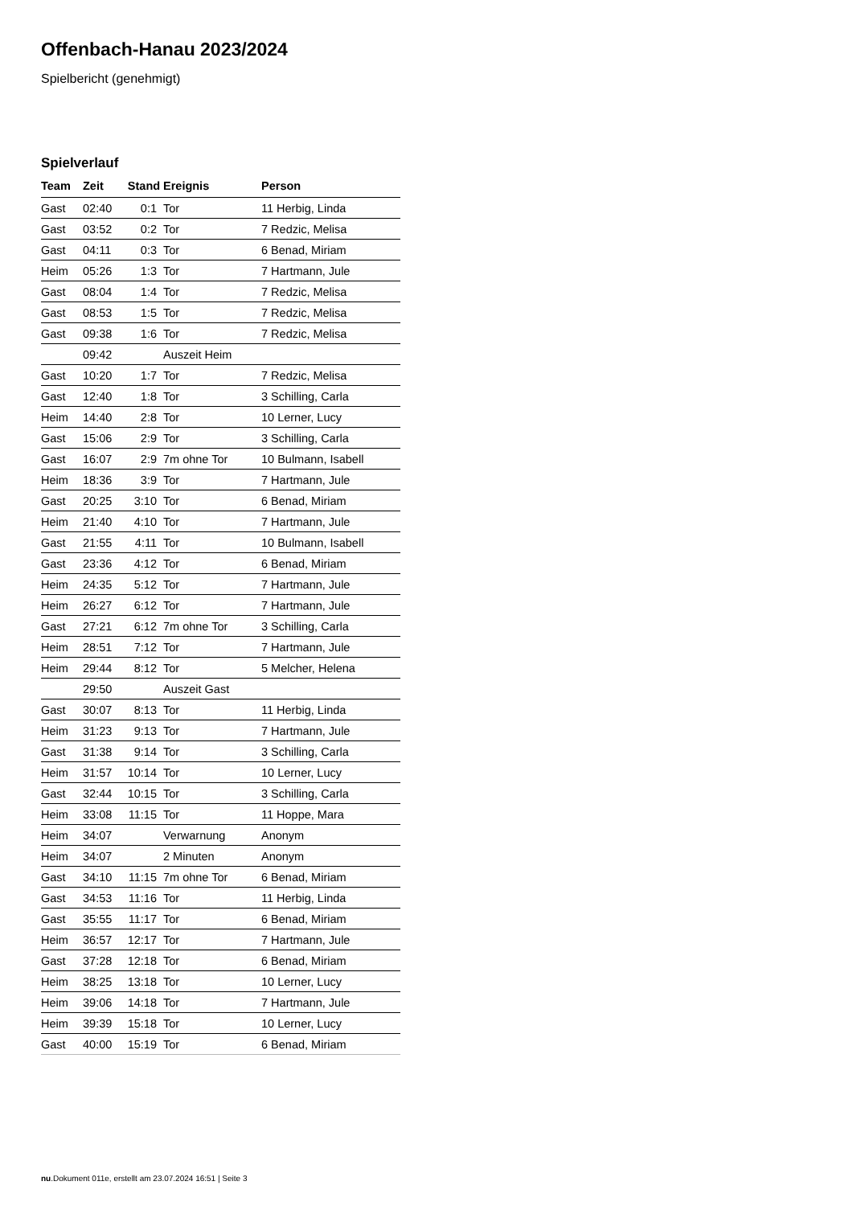Offenbach-Hanau 2023/2024
Spielbericht (genehmigt)
Spielverlauf
| Team | Zeit | Stand | Ereignis | Person |
| --- | --- | --- | --- | --- |
| Gast | 02:40 | 0:1 | Tor | 11 Herbig, Linda |
| Gast | 03:52 | 0:2 | Tor | 7 Redzic, Melisa |
| Gast | 04:11 | 0:3 | Tor | 6 Benad, Miriam |
| Heim | 05:26 | 1:3 | Tor | 7 Hartmann, Jule |
| Gast | 08:04 | 1:4 | Tor | 7 Redzic, Melisa |
| Gast | 08:53 | 1:5 | Tor | 7 Redzic, Melisa |
| Gast | 09:38 | 1:6 | Tor | 7 Redzic, Melisa |
| | 09:42 | | Auszeit Heim | |
| Gast | 10:20 | 1:7 | Tor | 7 Redzic, Melisa |
| Gast | 12:40 | 1:8 | Tor | 3 Schilling, Carla |
| Heim | 14:40 | 2:8 | Tor | 10 Lerner, Lucy |
| Gast | 15:06 | 2:9 | Tor | 3 Schilling, Carla |
| Gast | 16:07 | 2:9 | 7m ohne Tor | 10 Bulmann, Isabell |
| Heim | 18:36 | 3:9 | Tor | 7 Hartmann, Jule |
| Gast | 20:25 | 3:10 | Tor | 6 Benad, Miriam |
| Heim | 21:40 | 4:10 | Tor | 7 Hartmann, Jule |
| Gast | 21:55 | 4:11 | Tor | 10 Bulmann, Isabell |
| Gast | 23:36 | 4:12 | Tor | 6 Benad, Miriam |
| Heim | 24:35 | 5:12 | Tor | 7 Hartmann, Jule |
| Heim | 26:27 | 6:12 | Tor | 7 Hartmann, Jule |
| Gast | 27:21 | 6:12 | 7m ohne Tor | 3 Schilling, Carla |
| Heim | 28:51 | 7:12 | Tor | 7 Hartmann, Jule |
| Heim | 29:44 | 8:12 | Tor | 5 Melcher, Helena |
| | 29:50 | | Auszeit Gast | |
| Gast | 30:07 | 8:13 | Tor | 11 Herbig, Linda |
| Heim | 31:23 | 9:13 | Tor | 7 Hartmann, Jule |
| Gast | 31:38 | 9:14 | Tor | 3 Schilling, Carla |
| Heim | 31:57 | 10:14 | Tor | 10 Lerner, Lucy |
| Gast | 32:44 | 10:15 | Tor | 3 Schilling, Carla |
| Heim | 33:08 | 11:15 | Tor | 11 Hoppe, Mara |
| Heim | 34:07 | | Verwarnung | Anonym |
| Heim | 34:07 | | 2 Minuten | Anonym |
| Gast | 34:10 | 11:15 | 7m ohne Tor | 6 Benad, Miriam |
| Gast | 34:53 | 11:16 | Tor | 11 Herbig, Linda |
| Gast | 35:55 | 11:17 | Tor | 6 Benad, Miriam |
| Heim | 36:57 | 12:17 | Tor | 7 Hartmann, Jule |
| Gast | 37:28 | 12:18 | Tor | 6 Benad, Miriam |
| Heim | 38:25 | 13:18 | Tor | 10 Lerner, Lucy |
| Heim | 39:06 | 14:18 | Tor | 7 Hartmann, Jule |
| Heim | 39:39 | 15:18 | Tor | 10 Lerner, Lucy |
| Gast | 40:00 | 15:19 | Tor | 6 Benad, Miriam |
nu.Dokument 011e, erstellt am 23.07.2024 16:51 | Seite 3